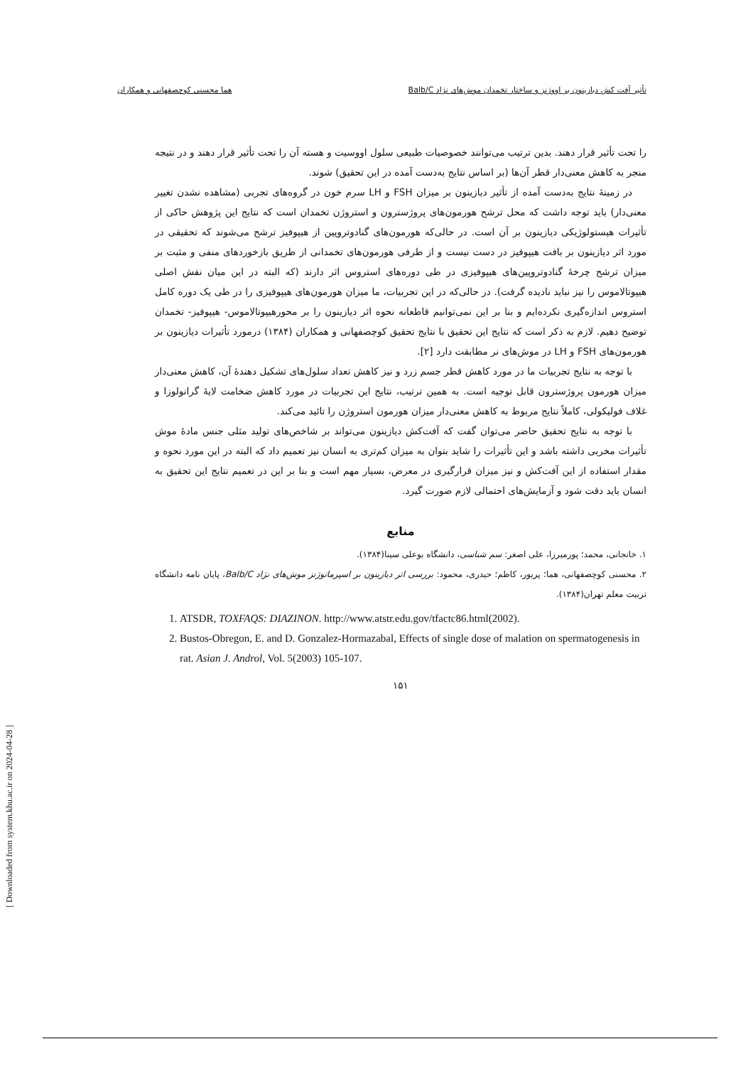تأثیر آفت کش دیازینون بر اووژنز و ساختار تخمدان موش‌های نژاد Balb/C هما محسنی کوچصفهانی و همکاران
را تحت تأثیر قرار دهند. بدین ترتیب می‌توانند خصوصیات طبیعی سلول اووسیت و هسته آن را تحت تأثیر قرار دهند و در نتیجه منجر به کاهش معنی‌دار قطر آن‌ها (بر اساس نتایج به‌دست آمده در این تحقیق) شوند.
در زمینهٔ نتایج به‌دست آمده از تأثیر دیازینون بر میزان FSH و LH سرم خون در گروه‌های تجربی (مشاهده نشدن تغییر معنی‌دار) باید توجه داشت که محل ترشح هورمون‌های پروژسترون و استروژن تخمدان است که نتایج این پژوهش حاکی از تأثیرات هیستولوژیکی دیازینون بر آن است. در حالی‌که هورمون‌های گنادوتروپین از هیپوفیز ترشح می‌شوند که تحقیقی در مورد اثر دیازینون بر بافت هیپوفیز در دست نیست و از طرفی هورمون‌های تخمدانی از طریق بازخوردهای منفی و مثبت بر میزان ترشح چرخهٔ گنادوتروپین‌های هیپوفیزی در طی دوره‌های استروس اثر دارند (که البته در این میان نقش اصلی هیپوتالاموس را نیز نباید نادیده گرفت). در حالی‌که در این تجربیات، ما میزان هورمون‌های هیپوفیزی را در طی یک دوره کامل استروس اندازه‌گیری نکرده‌ایم و بنا بر این نمی‌توانیم قاطعانه نحوه اثر دیازینون را بر محورهیپوتالاموس- هیپوفیز- تخمدان توضیح دهیم. لازم به ذکر است که نتایج این تحقیق با نتایج تحقیق کوچصفهانی و همکاران (۱۳۸۴) درمورد تأثیرات دیازینون بر هورمون‌های FSH و LH در موش‌های نر مطابقت دارد [۲].
با توجه به نتایج تجربیات ما در مورد کاهش قطر جسم زرد و نیز کاهش تعداد سلول‌های تشکیل دهندهٔ آن، کاهش معنی‌دار میزان هورمون پروژسترون قابل توجیه است. به همین ترتیب، نتایج این تجربیات در مورد کاهش ضخامت لایهٔ گرانولوزا و غلاف فولیکولی، کاملاً نتایج مربوط به کاهش معنی‌دار میزان هورمون استروژن را تائید می‌کند.
با توجه به نتایج تحقیق حاضر می‌توان گفت که آفت‌کش دیازینون می‌تواند بر شاخص‌های تولید مثلی جنس مادهٔ موش تأثیرات مخربی داشته باشد و این تأثیرات را شاید بتوان به میزان کم‌تری به انسان نیز تعمیم داد که البته در این مورد نحوه و مقدار استفاده از این آفت‌کش و نیز میزان قرارگیری در معرض، بسیار مهم است و بنا بر این در تعمیم نتایج این تحقیق به انسان باید دقت شود و آزمایش‌های احتمالی لازم صورت گیرد.
منابع
۱. خانجانی، محمد؛ پورمیرزا، علی اصغر: سم شناسی، دانشگاه بوعلی سینا(۱۳۸۴).
۲. محسنی کوچصفهانی، هما؛ پریور، کاظم؛ حیدری، محمود: بررسی اثر دیازینون بر اسپرماتوژنز موش‌های نژاد Balb/C، پایان نامه دانشگاه تربیت معلم تهران(۱۳۸۴).
1. ATSDR, TOXFAQS: DIAZINON. http://www.atstr.edu.gov/tfactc86.html(2002).
2. Bustos-Obregon, E. and D. Gonzalez-Hormazabal, Effects of single dose of malation on spermatogenesis in rat. Asian J. Androl, Vol. 5(2003) 105-107.
۱۵۱
[ Downloaded from system.khu.ac.ir on 2024-04-28 ]